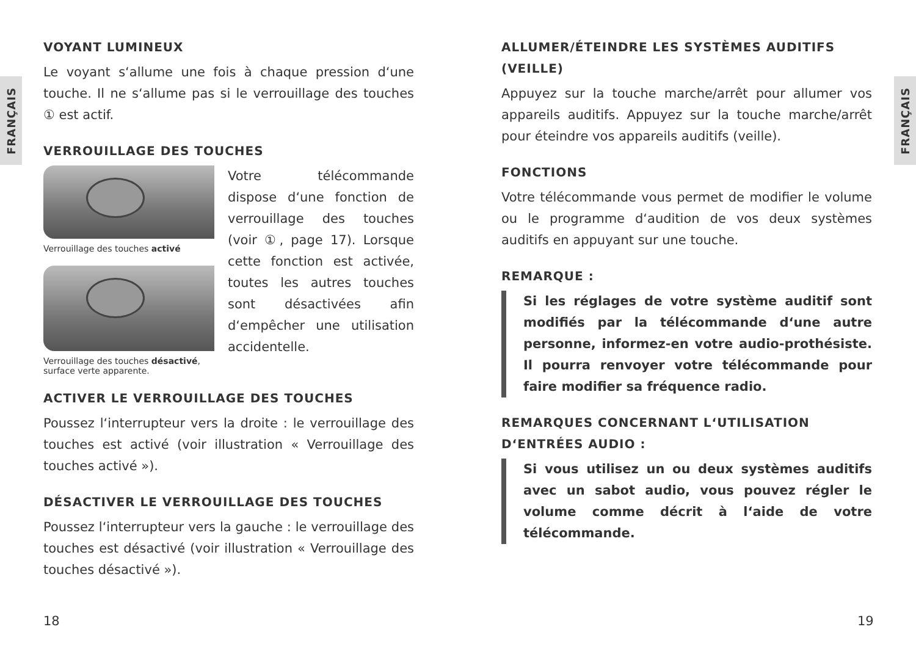FRANÇAIS
FRANÇAIS
VOYANT LUMINEUX
Le voyant s‘allume une fois à chaque pression d‘une touche. Il ne s‘allume pas si le verrouillage des touches ① est actif.
VERROUILLAGE DES TOUCHES
Verrouillage des touches activé
Verrouillage des touches désactivé, surface verte apparente.
Votre télécommande dispose d‘une fonction de verrouillage des touches (voir ①, page 17). Lorsque cette fonction est activée, toutes les autres touches sont désactivées afin d‘empêcher une utilisation accidentelle.
ACTIVER LE VERROUILLAGE DES TOUCHES
Poussez l‘interrupteur vers la droite : le verrouillage des touches est activé (voir illustration « Verrouillage des touches activé »).
DÉSACTIVER LE VERROUILLAGE DES TOUCHES
Poussez l‘interrupteur vers la gauche : le verrouillage des touches est désactivé (voir illustration « Verrouillage des touches désactivé »).
ALLUMER/ÉTEINDRE LES SYSTÈMES AUDITIFS (VEILLE)
Appuyez sur la touche marche/arrêt pour allumer vos appareils auditifs. Appuyez sur la touche marche/arrêt pour éteindre vos appareils auditifs (veille).
FONCTIONS
Votre télécommande vous permet de modifier le volume ou le programme d‘audition de vos deux systèmes auditifs en appuyant sur une touche.
REMARQUE :
Si les réglages de votre système auditif sont modifiés par la télécommande d‘une autre personne, informez-en votre audio-prothésiste. Il pourra renvoyer votre télécommande pour faire modifier sa fréquence radio.
REMARQUES CONCERNANT L‘UTILISATION D‘ENTRÉES AUDIO :
Si vous utilisez un ou deux systèmes auditifs avec un sabot audio, vous pouvez régler le volume comme décrit à l‘aide de votre télécommande.
18 19